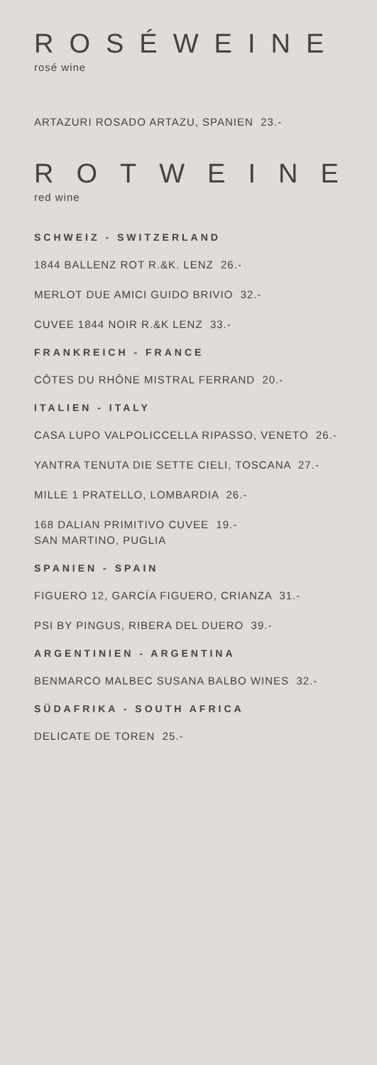ROSÉWEINE
rosé wine
ARTAZURI ROSADO ARTAZU, SPANIEN 23.-
ROTWEINE
red wine
SCHWEIZ - SWITZERLAND
1844 BALLENZ ROT R.&K. LENZ 26.-
MERLOT DUE AMICI GUIDO BRIVIO 32.-
CUVEE 1844 NOIR R.&K LENZ 33.-
FRANKREICH - FRANCE
CÔTES DU RHÔNE MISTRAL FERRAND 20.-
ITALIEN - ITALY
CASA LUPO VALPOLICCELLA RIPASSO, VENETO 26.-
YANTRA TENUTA DIE SETTE CIELI, TOSCANA 27.-
MILLE 1 PRATELLO, LOMBARDIA 26.-
168 DALIAN PRIMITIVO CUVEE 19.-
SAN MARTINO, PUGLIA
SPANIEN - SPAIN
FIGUERO 12, GARCÍA FIGUERO, CRIANZA 31.-
PSI BY PINGUS, RIBERA DEL DUERO 39.-
ARGENTINIEN - ARGENTINA
BENMARCO MALBEC SUSANA BALBO WINES 32.-
SÜDAFRIKA - SOUTH AFRICA
DELICATE DE TOREN 25.-